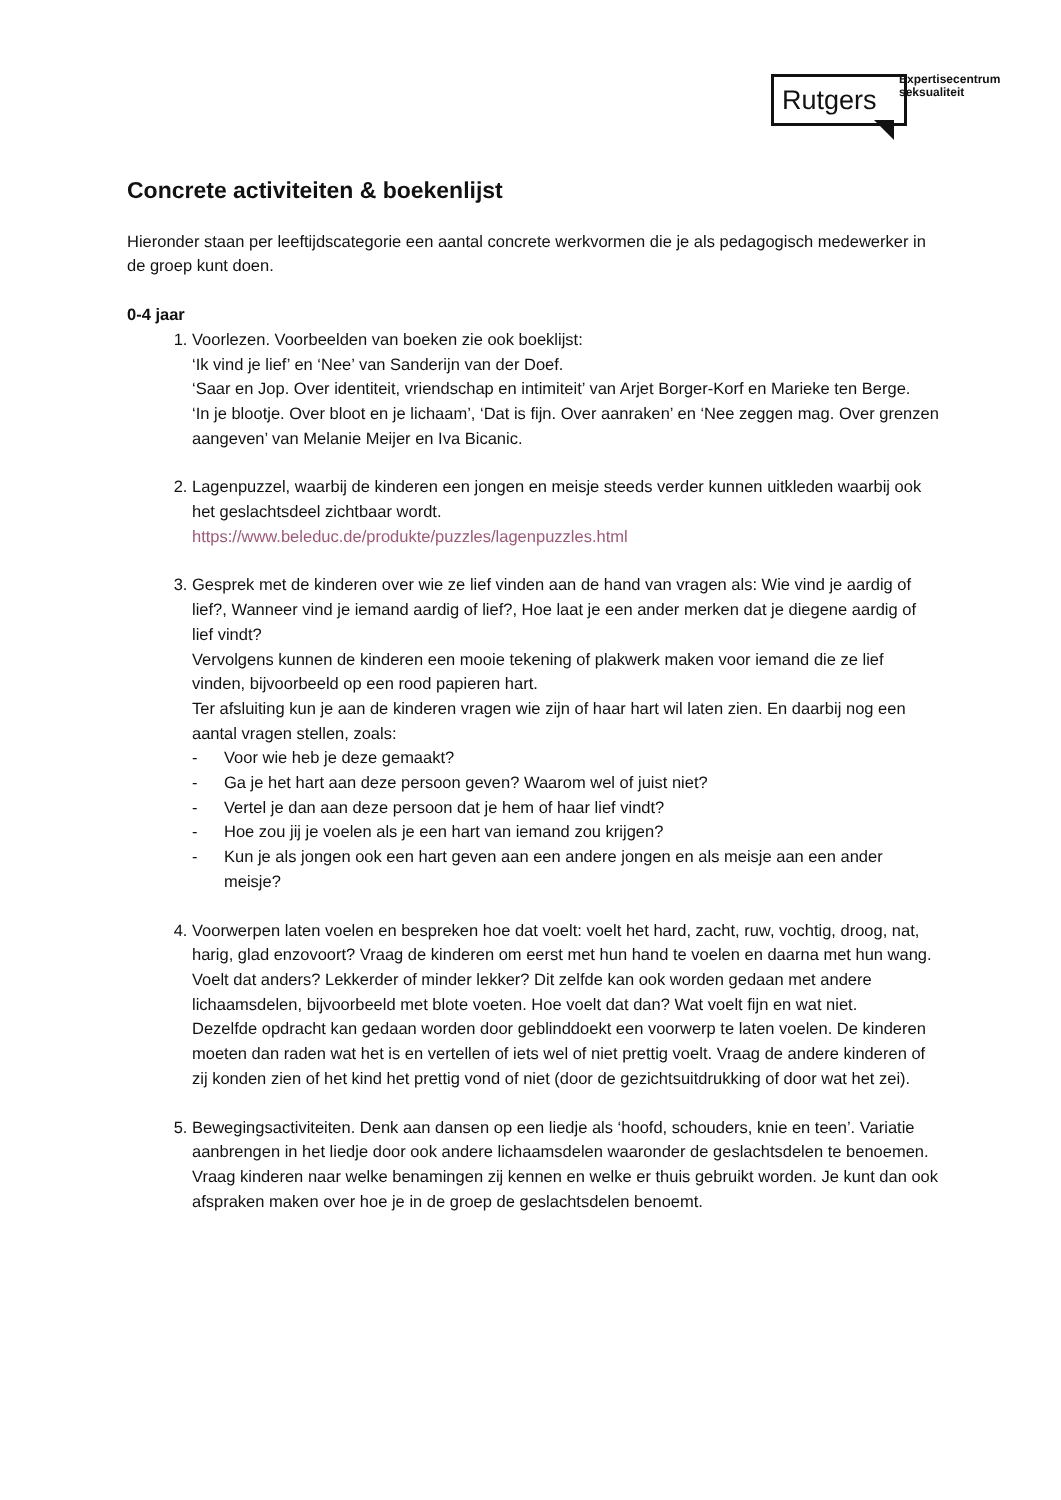Rutgers
Expertisecentrum
seksualiteit
Concrete activiteiten & boekenlijst
Hieronder staan per leeftijdscategorie een aantal concrete werkvormen die je als pedagogisch medewerker in de groep kunt doen.
0-4 jaar
1. Voorlezen. Voorbeelden van boeken zie ook boeklijst:
‘Ik vind je lief’ en ‘Nee’ van Sanderijn van der Doef.
‘Saar en Jop. Over identiteit, vriendschap en intimiteit’ van Arjet Borger-Korf en Marieke ten Berge.
‘In je blootje. Over bloot en je lichaam’, ‘Dat is fijn. Over aanraken’ en ‘Nee zeggen mag. Over grenzen aangeven’ van Melanie Meijer en Iva Bicanic.
2. Lagenpuzzel, waarbij de kinderen een jongen en meisje steeds verder kunnen uitkleden waarbij ook het geslachtsdeel zichtbaar wordt.
https://www.beleduc.de/produkte/puzzles/lagenpuzzles.html
3. Gesprek met de kinderen over wie ze lief vinden aan de hand van vragen als: Wie vind je aardig of lief?, Wanneer vind je iemand aardig of lief?, Hoe laat je een ander merken dat je diegene aardig of lief vindt?
Vervolgens kunnen de kinderen een mooie tekening of plakwerk maken voor iemand die ze lief vinden, bijvoorbeeld op een rood papieren hart.
Ter afsluiting kun je aan de kinderen vragen wie zijn of haar hart wil laten zien. En daarbij nog een aantal vragen stellen, zoals:
- Voor wie heb je deze gemaakt?
- Ga je het hart aan deze persoon geven? Waarom wel of juist niet?
- Vertel je dan aan deze persoon dat je hem of haar lief vindt?
- Hoe zou jij je voelen als je een hart van iemand zou krijgen?
- Kun je als jongen ook een hart geven aan een andere jongen en als meisje aan een ander meisje?
4. Voorwerpen laten voelen en bespreken hoe dat voelt: voelt het hard, zacht, ruw, vochtig, droog, nat, harig, glad enzovoort? Vraag de kinderen om eerst met hun hand te voelen en daarna met hun wang. Voelt dat anders? Lekkerder of minder lekker? Dit zelfde kan ook worden gedaan met andere lichaamsdelen, bijvoorbeeld met blote voeten. Hoe voelt dat dan? Wat voelt fijn en wat niet.
Dezelfde opdracht kan gedaan worden door geblinddoekt een voorwerp te laten voelen. De kinderen moeten dan raden wat het is en vertellen of iets wel of niet prettig voelt. Vraag de andere kinderen of zij konden zien of het kind het prettig vond of niet (door de gezichtsuitdrukking of door wat het zei).
5. Bewegingsactiviteiten. Denk aan dansen op een liedje als ‘hoofd, schouders, knie en teen’. Variatie aanbrengen in het liedje door ook andere lichaamsdelen waaronder de geslachtsdelen te benoemen. Vraag kinderen naar welke benamingen zij kennen en welke er thuis gebruikt worden. Je kunt dan ook afspraken maken over hoe je in de groep de geslachtsdelen benoemt.